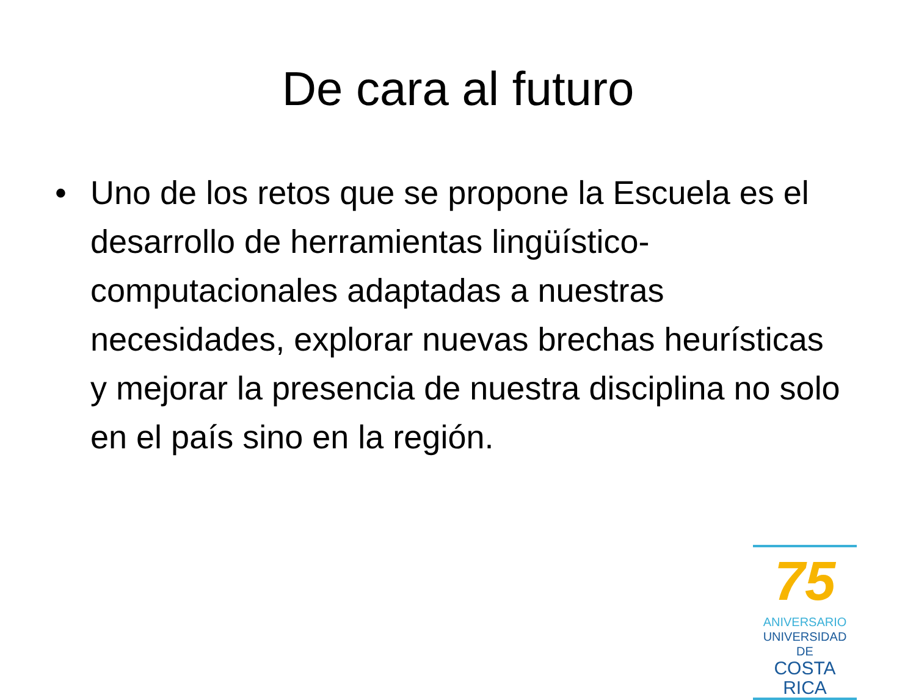De cara al futuro
• Uno de los retos que se propone la Escuela es el desarrollo de herramientas lingüístico-computacionales adaptadas a nuestras necesidades, explorar nuevas brechas heurísticas y mejorar la presencia de nuestra disciplina no solo en el país sino en la región.
75
ANIVERSARIO
UNIVERSIDAD DE
COSTA RICA